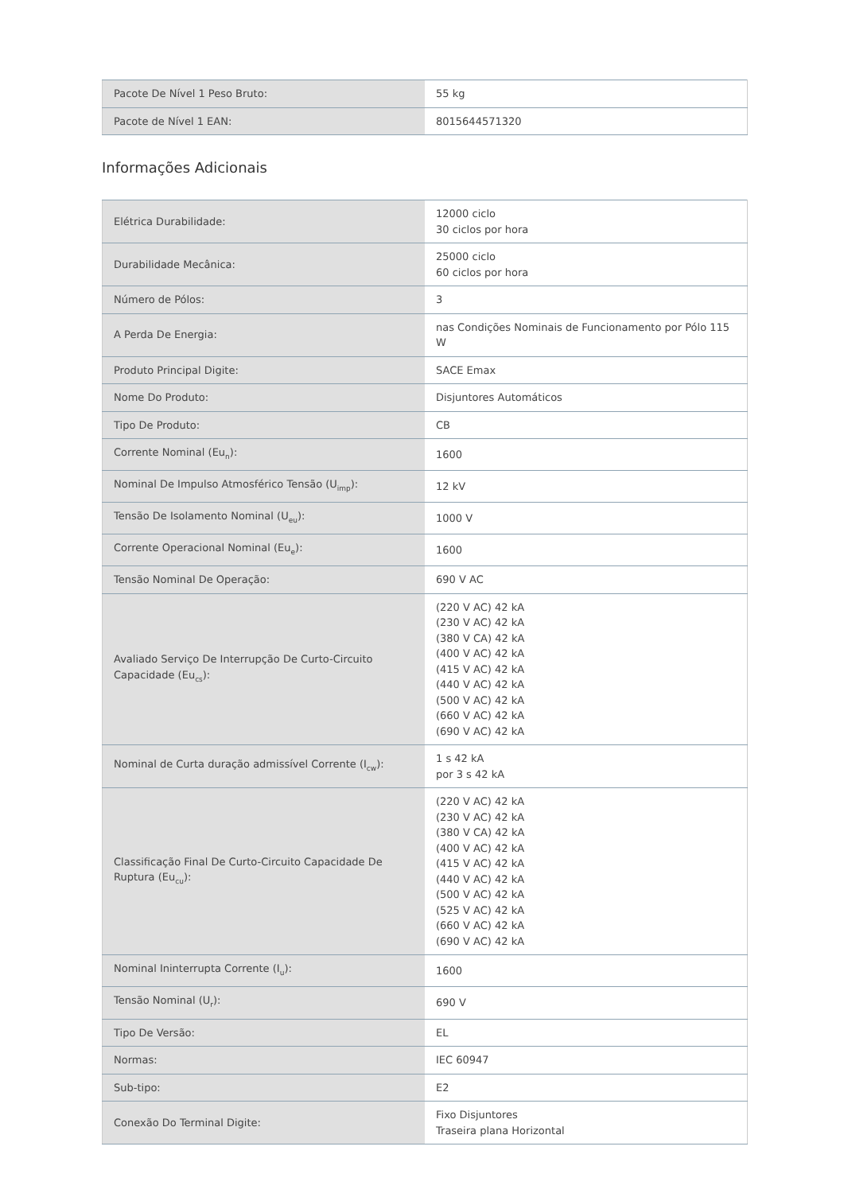| Pacote De Nível 1 Peso Bruto: | 55 kg |
| Pacote de Nível 1 EAN: | 8015644571320 |
Informações Adicionais
| Elétrica Durabilidade: | 12000 ciclo 30 ciclos por hora |
| Durabilidade Mecânica: | 25000 ciclo 60 ciclos por hora |
| Número de Pólos: | 3 |
| A Perda De Energia: | nas Condições Nominais de Funcionamento por Pólo 115 W |
| Produto Principal Digite: | SACE Emax |
| Nome Do Produto: | Disjuntores Automáticos |
| Tipo De Produto: | CB |
| Corrente Nominal (Eu<sub>n</sub>): | 1600 |
| Nominal De Impulso Atmosférico Tensão (U<sub>imp</sub>): | 12 kV |
| Tensão De Isolamento Nominal (U<sub>eu</sub>): | 1000 V |
| Corrente Operacional Nominal (Eu<sub>e</sub>): | 1600 |
| Tensão Nominal De Operação: | 690 V AC |
| Avaliado Serviço De Interrupção De Curto-Circuito Capacidade (Eu<sub>cs</sub>): | (220 V AC) 42 kA (230 V AC) 42 kA (380 V CA) 42 kA (400 V AC) 42 kA (415 V AC) 42 kA (440 V AC) 42 kA (500 V AC) 42 kA (660 V AC) 42 kA (690 V AC) 42 kA |
| Nominal de Curta duração admissível Corrente (I<sub>cw</sub>): | 1 s 42 kA por 3 s 42 kA |
| Classificação Final De Curto-Circuito Capacidade De Ruptura (Eu<sub>cu</sub>): | (220 V AC) 42 kA (230 V AC) 42 kA (380 V CA) 42 kA (400 V AC) 42 kA (415 V AC) 42 kA (440 V AC) 42 kA (500 V AC) 42 kA (525 V AC) 42 kA (660 V AC) 42 kA (690 V AC) 42 kA |
| Nominal Ininterrupta Corrente (I<sub>u</sub>): | 1600 |
| Tensão Nominal (U<sub>r</sub>): | 690 V |
| Tipo De Versão: | EL |
| Normas: | IEC 60947 |
| Sub-tipo: | E2 |
| Conexão Do Terminal Digite: | Fixo Disjuntores Traseira plana Horizontal |